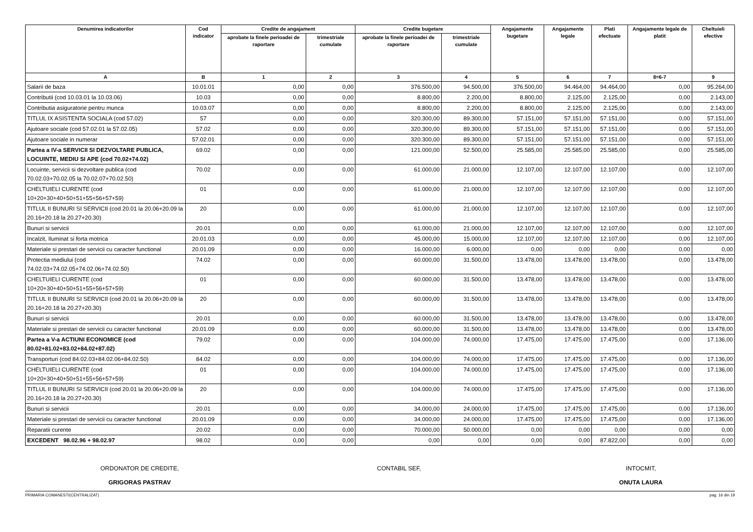| Denumirea indicatorilor | Cod indicator | Credite de angajament | | Credite bugetare | | Angajamente bugetare | Angajamente legale | Plati efectuate | Angajamente legale de platit | Cheltuieli efective |
| --- | --- | --- | --- | --- | --- | --- | --- | --- | --- | --- |
| | | aprobate la finele perioadei de raportare | trimestriale cumulate | aprobate la finele perioadei de raportare | trimestriale cumulate | | | | | |
| A | B | 1 | 2 | 3 | 4 | 5 | 6 | 7 | 8=6-7 | 9 |
| Salarii de baza | 10.01.01 | 0,00 | 0,00 | 376.500,00 | 94.500,00 | 376.500,00 | 94.464,00 | 94.464,00 | 0,00 | 95.264,00 |
| Contributii (cod 10.03.01 la 10.03.06) | 10.03 | 0,00 | 0,00 | 8.800,00 | 2.200,00 | 8.800,00 | 2.125,00 | 2.125,00 | 0,00 | 2.143,00 |
| Contributia asiguratorie pentru munca | 10.03.07 | 0,00 | 0,00 | 8.800,00 | 2.200,00 | 8.800,00 | 2.125,00 | 2.125,00 | 0,00 | 2.143,00 |
| TITLUL IX ASISTENTA SOCIALA (cod 57.02) | 57 | 0,00 | 0,00 | 320.300,00 | 89.300,00 | 57.151,00 | 57.151,00 | 57.151,00 | 0,00 | 57.151,00 |
| Ajutoare sociale (cod 57.02.01 la 57.02.05) | 57.02 | 0,00 | 0,00 | 320.300,00 | 89.300,00 | 57.151,00 | 57.151,00 | 57.151,00 | 0,00 | 57.151,00 |
| Ajutoare sociale in numerar | 57.02.01 | 0,00 | 0,00 | 320.300,00 | 89.300,00 | 57.151,00 | 57.151,00 | 57.151,00 | 0,00 | 57.151,00 |
| Partea a IV-a SERVICII SI DEZVOLTARE PUBLICA, LOCUINTE, MEDIU SI APE (cod 70.02+74.02) | 69.02 | 0,00 | 0,00 | 121.000,00 | 52.500,00 | 25.585,00 | 25.585,00 | 25.585,00 | 0,00 | 25.585,00 |
| Locuinte, servicii si dezvoltare publica (cod 70.02.03+70.02.05 la 70.02.07+70.02.50) | 70.02 | 0,00 | 0,00 | 61.000,00 | 21.000,00 | 12.107,00 | 12.107,00 | 12.107,00 | 0,00 | 12.107,00 |
| CHELTUIELI CURENTE (cod 10+20+30+40+50+51+55+56+57+59) | 01 | 0,00 | 0,00 | 61.000,00 | 21.000,00 | 12.107,00 | 12.107,00 | 12.107,00 | 0,00 | 12.107,00 |
| TITLUL II BUNURI SI SERVICII (cod 20.01 la 20.06+20.09 la 20.16+20.18 la 20.27+20.30) | 20 | 0,00 | 0,00 | 61.000,00 | 21.000,00 | 12.107,00 | 12.107,00 | 12.107,00 | 0,00 | 12.107,00 |
| Bunuri si servicii | 20.01 | 0,00 | 0,00 | 61.000,00 | 21.000,00 | 12.107,00 | 12.107,00 | 12.107,00 | 0,00 | 12.107,00 |
| Incalzit, Iluminat si forta motrica | 20.01.03 | 0,00 | 0,00 | 45.000,00 | 15.000,00 | 12.107,00 | 12.107,00 | 12.107,00 | 0,00 | 12.107,00 |
| Materiale si prestari de servicii cu caracter functional | 20.01.09 | 0,00 | 0,00 | 16.000,00 | 6.000,00 | 0,00 | 0,00 | 0,00 | 0,00 | 0,00 |
| Protectia mediului (cod 74.02.03+74.02.05+74.02.06+74.02.50) | 74.02 | 0,00 | 0,00 | 60.000,00 | 31.500,00 | 13.478,00 | 13.478,00 | 13.478,00 | 0,00 | 13.478,00 |
| CHELTUIELI CURENTE (cod 10+20+30+40+50+51+55+56+57+59) | 01 | 0,00 | 0,00 | 60.000,00 | 31.500,00 | 13.478,00 | 13.478,00 | 13.478,00 | 0,00 | 13.478,00 |
| TITLUL II BUNURI SI SERVICII (cod 20.01 la 20.06+20.09 la 20.16+20.18 la 20.27+20.30) | 20 | 0,00 | 0,00 | 60.000,00 | 31.500,00 | 13.478,00 | 13.478,00 | 13.478,00 | 0,00 | 13.478,00 |
| Bunuri si servicii | 20.01 | 0,00 | 0,00 | 60.000,00 | 31.500,00 | 13.478,00 | 13.478,00 | 13.478,00 | 0,00 | 13.478,00 |
| Materiale si prestari de servicii cu caracter functional | 20.01.09 | 0,00 | 0,00 | 60.000,00 | 31.500,00 | 13.478,00 | 13.478,00 | 13.478,00 | 0,00 | 13.478,00 |
| Partea a V-a ACTIUNI ECONOMICE (cod 80.02+81.02+83.02+84.02+87.02) | 79.02 | 0,00 | 0,00 | 104.000,00 | 74.000,00 | 17.475,00 | 17.475,00 | 17.475,00 | 0,00 | 17.136,00 |
| Transporturi (cod 84.02.03+84.02.06+84.02.50) | 84.02 | 0,00 | 0,00 | 104.000,00 | 74.000,00 | 17.475,00 | 17.475,00 | 17.475,00 | 0,00 | 17.136,00 |
| CHELTUIELI CURENTE (cod 10+20+30+40+50+51+55+56+57+59) | 01 | 0,00 | 0,00 | 104.000,00 | 74.000,00 | 17.475,00 | 17.475,00 | 17.475,00 | 0,00 | 17.136,00 |
| TITLUL II BUNURI SI SERVICII (cod 20.01 la 20.06+20.09 la 20.16+20.18 la 20.27+20.30) | 20 | 0,00 | 0,00 | 104.000,00 | 74.000,00 | 17.475,00 | 17.475,00 | 17.475,00 | 0,00 | 17.136,00 |
| Bunuri si servicii | 20.01 | 0,00 | 0,00 | 34.000,00 | 24.000,00 | 17.475,00 | 17.475,00 | 17.475,00 | 0,00 | 17.136,00 |
| Materiale si prestari de servicii cu caracter functional | 20.01.09 | 0,00 | 0,00 | 34.000,00 | 24.000,00 | 17.475,00 | 17.475,00 | 17.475,00 | 0,00 | 17.136,00 |
| Reparatii curente | 20.02 | 0,00 | 0,00 | 70.000,00 | 50.000,00 | 0,00 | 0,00 | 0,00 | 0,00 | 0,00 |
| EXCEDENT 98.02.96 + 98.02.97 | 98.02 | 0,00 | 0,00 | 0,00 | 0,00 | 0,00 | 0,00 | 87.822,00 | 0,00 | 0,00 |
ORDONATOR DE CREDITE,
GRIGORAS PASTRAV
CONTABIL SEF,
INTOCMIT,
ONUTA LAURA
PRIMARIA COMANESTI(CENTRALIZAT) pag. 16 din 19